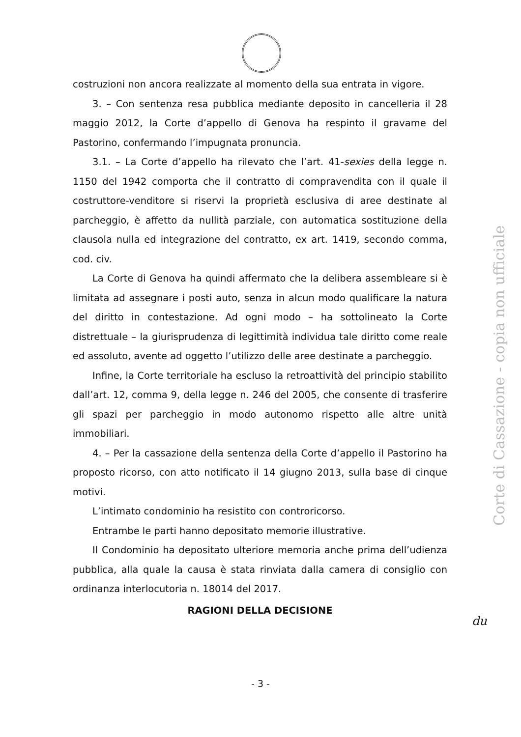costruzioni non ancora realizzate al momento della sua entrata in vigore.
3. – Con sentenza resa pubblica mediante deposito in cancelleria il 28 maggio 2012, la Corte d’appello di Genova ha respinto il gravame del Pastorino, confermando l’impugnata pronuncia.
3.1. – La Corte d’appello ha rilevato che l’art. 41-sexies della legge n. 1150 del 1942 comporta che il contratto di compravendita con il quale il costruttore-venditore si riservi la proprietà esclusiva di aree destinate al parcheggio, è affetto da nullità parziale, con automatica sostituzione della clausola nulla ed integrazione del contratto, ex art. 1419, secondo comma, cod. civ.
La Corte di Genova ha quindi affermato che la delibera assembleare si è limitata ad assegnare i posti auto, senza in alcun modo qualificare la natura del diritto in contestazione. Ad ogni modo – ha sottolineato la Corte distrettuale – la giurisprudenza di legittimità individua tale diritto come reale ed assoluto, avente ad oggetto l’utilizzo delle aree destinate a parcheggio.
Infine, la Corte territoriale ha escluso la retroattività del principio stabilito dall’art. 12, comma 9, della legge n. 246 del 2005, che consente di trasferire gli spazi per parcheggio in modo autonomo rispetto alle altre unità immobiliari.
4. – Per la cassazione della sentenza della Corte d’appello il Pastorino ha proposto ricorso, con atto notificato il 14 giugno 2013, sulla base di cinque motivi.
L’intimato condominio ha resistito con controricorso.
Entrambe le parti hanno depositato memorie illustrative.
Il Condominio ha depositato ulteriore memoria anche prima dell’udienza pubblica, alla quale la causa è stata rinviata dalla camera di consiglio con ordinanza interlocutoria n. 18014 del 2017.
RAGIONI DELLA DECISIONE
Corte di Cassazione - copia non ufficiale
du
- 3 -